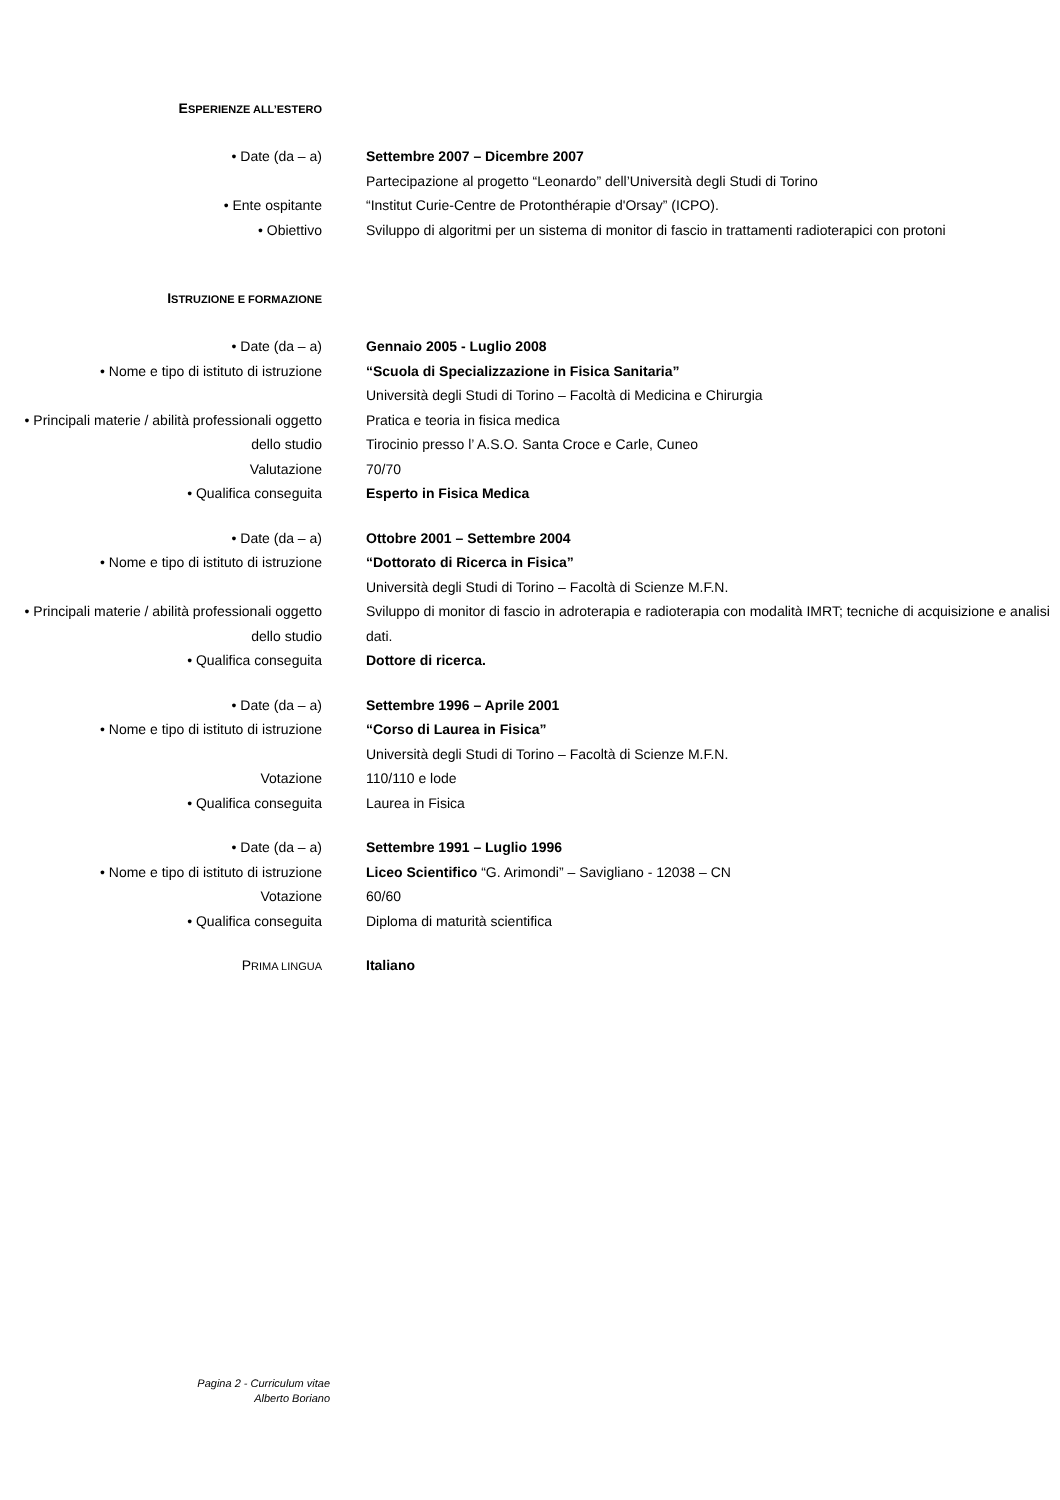ESPERIENZE ALL’ESTERO
| • Date (da – a) | Settembre 2007 – Dicembre 2007 |
| | Partecipazione al progetto “Leonardo” dell’Università degli Studi di Torino |
| • Ente ospitante | “Institut Curie-Centre de Protonthérapie d'Orsay” (ICPO). |
| • Obiettivo | Sviluppo di algoritmi per un sistema di monitor di fascio in trattamenti radioterapici con protoni |
ISTRUZIONE E FORMAZIONE
| • Date (da – a) | Gennaio 2005 - Luglio 2008 |
| • Nome e tipo di istituto di istruzione | “Scuola di Specializzazione in Fisica Sanitaria” |
| | Università degli Studi di Torino – Facoltà di Medicina e Chirurgia |
| • Principali materie / abilità professionali oggetto dello studio | Pratica e teoria in fisica medica Tirocinio presso l’ A.S.O. Santa Croce e Carle, Cuneo |
| Valutazione | 70/70 |
| • Qualifica conseguita | Esperto in Fisica Medica |
| • Date (da – a) | Ottobre 2001 – Settembre 2004 |
| • Nome e tipo di istituto di istruzione | “Dottorato di Ricerca in Fisica” |
| | Università degli Studi di Torino – Facoltà di Scienze M.F.N. |
| • Principali materie / abilità professionali oggetto dello studio | Sviluppo di monitor di fascio in adroterapia e radioterapia con modalità IMRT; tecniche di acquisizione e analisi dati. |
| • Qualifica conseguita | Dottore di ricerca. |
| • Date (da – a) | Settembre 1996 – Aprile 2001 |
| • Nome e tipo di istituto di istruzione | “Corso di Laurea in Fisica” |
| | Università degli Studi di Torino – Facoltà di Scienze M.F.N. |
| Votazione | 110/110 e lode |
| • Qualifica conseguita | Laurea in Fisica |
| • Date (da – a) | Settembre 1991 – Luglio 1996 |
| • Nome e tipo di istituto di istruzione | Liceo Scientifico “G. Arimondi” – Savigliano - 12038 – CN |
| Votazione | 60/60 |
| • Qualifica conseguita | Diploma di maturità scientifica |
| P RIMA LINGUA | Italiano |
Pagina 2 - Curriculum vitae
Alberto Boriano